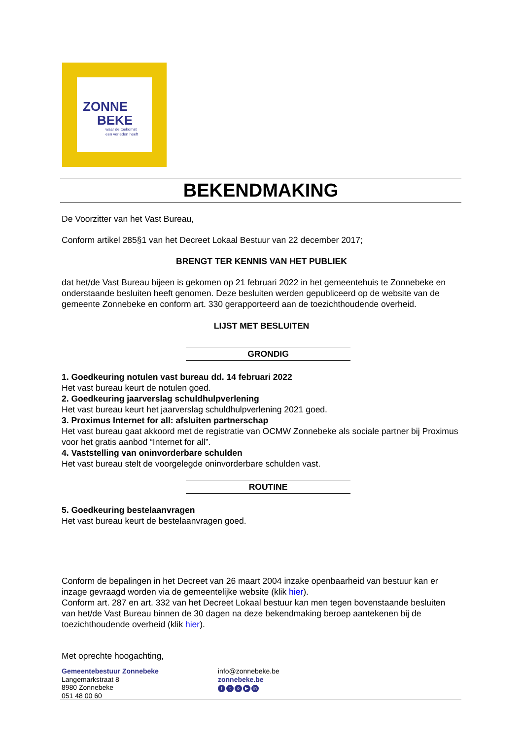ZONNE
BEKE
waar de toekomst
een verleden heeft
BEKENDMAKING
De Voorzitter van het Vast Bureau,
Conform artikel 285§1 van het Decreet Lokaal Bestuur van 22 december 2017;
BRENGT TER KENNIS VAN HET PUBLIEK
dat het/de Vast Bureau bijeen is gekomen op 21 februari 2022 in het gemeentehuis te Zonnebeke en onderstaande besluiten heeft genomen. Deze besluiten werden gepubliceerd op de website van de gemeente Zonnebeke en conform art. 330 gerapporteerd aan de toezichthoudende overheid.
LIJST MET BESLUITEN
GRONDIG
1. Goedkeuring notulen vast bureau dd. 14 februari 2022
Het vast bureau keurt de notulen goed.
2. Goedkeuring jaarverslag schuldhulpverlening
Het vast bureau keurt het jaarverslag schuldhulpverlening 2021 goed.
3. Proximus Internet for all: afsluiten partnerschap
Het vast bureau gaat akkoord met de registratie van OCMW Zonnebeke als sociale partner bij Proximus voor het gratis aanbod “Internet for all”.
4. Vaststelling van oninvorderbare schulden
Het vast bureau stelt de voorgelegde oninvorderbare schulden vast.
ROUTINE
5. Goedkeuring bestelaanvragen
Het vast bureau keurt de bestelaanvragen goed.
Conform de bepalingen in het Decreet van 26 maart 2004 inzake openbaarheid van bestuur kan er inzage gevraagd worden via de gemeentelijke website (klik hier).
Conform art. 287 en art. 332 van het Decreet Lokaal bestuur kan men tegen bovenstaande besluiten van het/de Vast Bureau binnen de 30 dagen na deze bekendmaking beroep aantekenen bij de toezichthoudende overheid (klik hier).
Met oprechte hoogachting,
Gemeentebestuur Zonnebeke
Langemarkstraat 8
8980 Zonnebeke
051 48 00 60
info@zonnebeke.be
zonnebeke.be
fto ▶ in